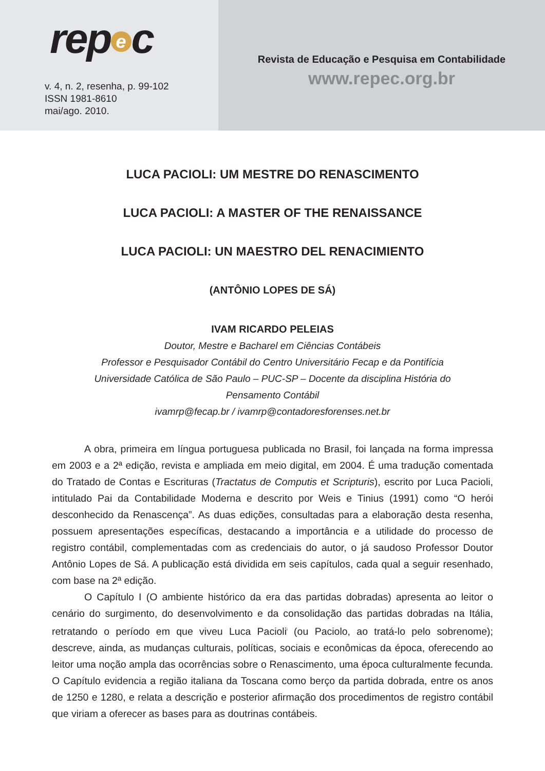rep e c
v. 4, n. 2, resenha, p. 99-102
ISSN 1981-8610
mai/ago. 2010.
Revista de Educação e Pesquisa em Contabilidade
www.repec.org.br
LUCA PACIOLI: UM MESTRE DO RENASCIMENTO
LUCA PACIOLI: A MASTER OF THE RENAISSANCE
LUCA PACIOLI: UN MAESTRO DEL RENACIMIENTO
(ANTÔNIO LOPES DE SÁ)
IVAM RICARDO PELEIAS
Doutor, Mestre e Bacharel em Ciências Contábeis
Professor e Pesquisador Contábil do Centro Universitário Fecap e da Pontifícia
Universidade Católica de São Paulo – PUC-SP – Docente da disciplina História do
Pensamento Contábil
ivamrp@fecap.br / ivamrp@contadoresforenses.net.br
A obra, primeira em língua portuguesa publicada no Brasil, foi lançada na forma impressa em 2003 e a 2ª edição, revista e ampliada em meio digital, em 2004. É uma tradução comentada do Tratado de Contas e Escrituras (Tractatus de Computis et Scripturis), escrito por Luca Pacioli, intitulado Pai da Contabilidade Moderna e descrito por Weis e Tinius (1991) como “O herói desconhecido da Renascença”. As duas edições, consultadas para a elaboração desta resenha, possuem apresentações específicas, destacando a importância e a utilidade do processo de registro contábil, complementadas com as credenciais do autor, o já saudoso Professor Doutor Antônio Lopes de Sá. A publicação está dividida em seis capítulos, cada qual a seguir resenhado, com base na 2ª edição.
O Capítulo I (O ambiente histórico da era das partidas dobradas) apresenta ao leitor o cenário do surgimento, do desenvolvimento e da consolidação das partidas dobradas na Itália, retratando o período em que viveu Luca Pacioli<sup>i</sup> (ou Paciolo, ao tratá-lo pelo sobrenome); descreve, ainda, as mudanças culturais, políticas, sociais e econômicas da época, oferecendo ao leitor uma noção ampla das ocorrências sobre o Renascimento, uma época culturalmente fecunda. O Capítulo evidencia a região italiana da Toscana como berço da partida dobrada, entre os anos de 1250 e 1280, e relata a descrição e posterior afirmação dos procedimentos de registro contábil que viriam a oferecer as bases para as doutrinas contábeis.